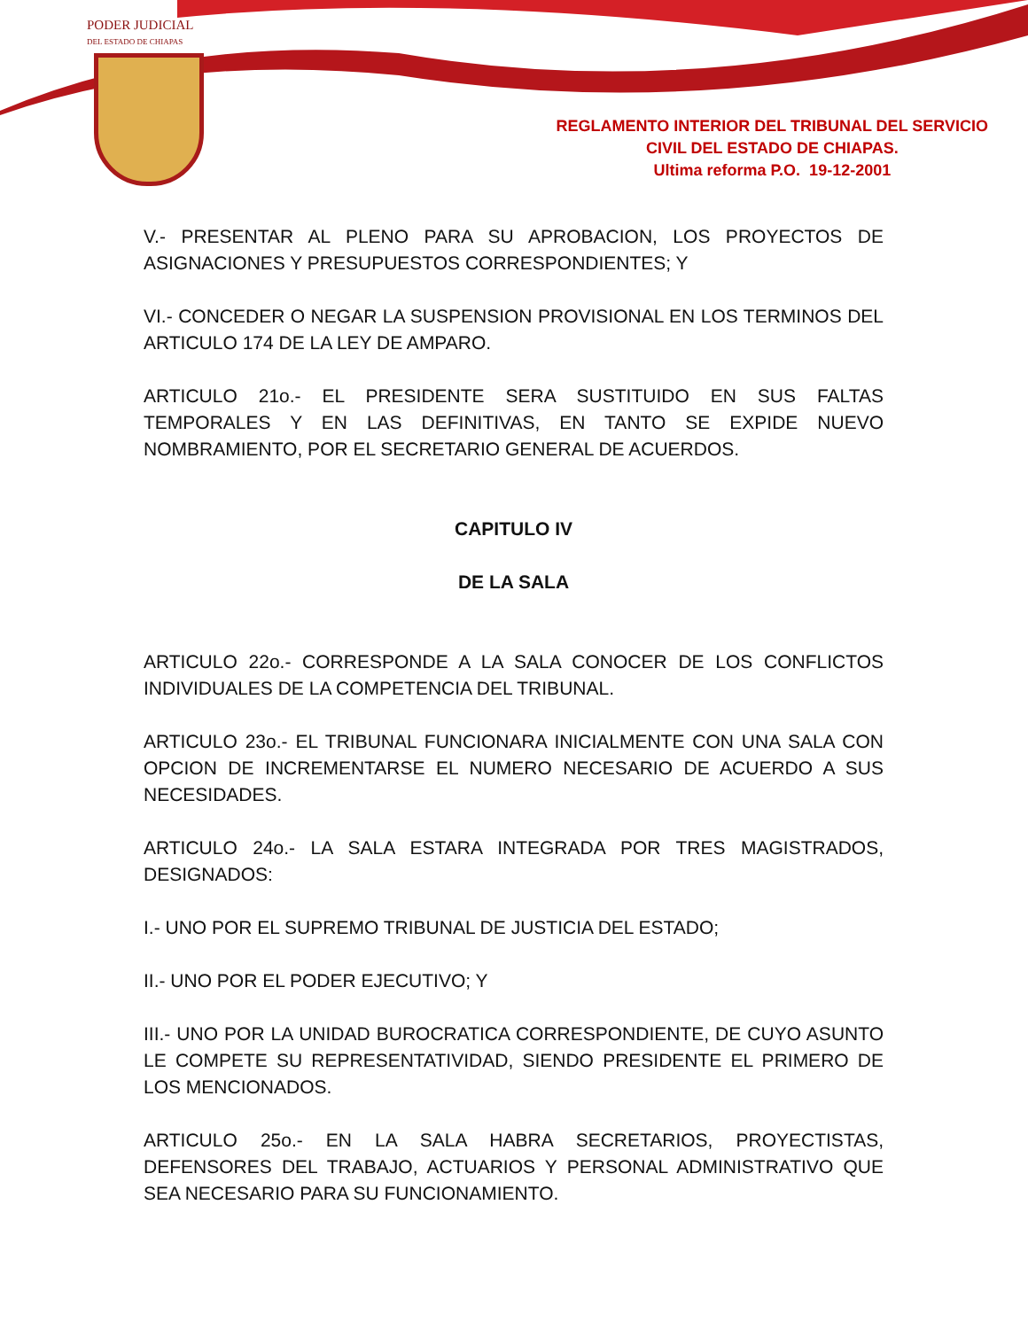PODER JUDICIAL
DEL ESTADO DE CHIAPAS
REGLAMENTO INTERIOR DEL TRIBUNAL DEL SERVICIO
CIVIL DEL ESTADO DE CHIAPAS.
Ultima reforma P.O. 19-12-2001
V.- PRESENTAR AL PLENO PARA SU APROBACION, LOS PROYECTOS DE ASIGNACIONES Y PRESUPUESTOS CORRESPONDIENTES; Y
VI.- CONCEDER O NEGAR LA SUSPENSION PROVISIONAL EN LOS TERMINOS DEL ARTICULO 174 DE LA LEY DE AMPARO.
ARTICULO 21o.- EL PRESIDENTE SERA SUSTITUIDO EN SUS FALTAS TEMPORALES Y EN LAS DEFINITIVAS, EN TANTO SE EXPIDE NUEVO NOMBRAMIENTO, POR EL SECRETARIO GENERAL DE ACUERDOS.
CAPITULO IV
DE LA SALA
ARTICULO 22o.- CORRESPONDE A LA SALA CONOCER DE LOS CONFLICTOS INDIVIDUALES DE LA COMPETENCIA DEL TRIBUNAL.
ARTICULO 23o.- EL TRIBUNAL FUNCIONARA INICIALMENTE CON UNA SALA CON OPCION DE INCREMENTARSE EL NUMERO NECESARIO DE ACUERDO A SUS NECESIDADES.
ARTICULO 24o.- LA SALA ESTARA INTEGRADA POR TRES MAGISTRADOS, DESIGNADOS:
I.- UNO POR EL SUPREMO TRIBUNAL DE JUSTICIA DEL ESTADO;
II.- UNO POR EL PODER EJECUTIVO; Y
III.- UNO POR LA UNIDAD BUROCRATICA CORRESPONDIENTE, DE CUYO ASUNTO LE COMPETE SU REPRESENTATIVIDAD, SIENDO PRESIDENTE EL PRIMERO DE LOS MENCIONADOS.
ARTICULO 25o.- EN LA SALA HABRA SECRETARIOS, PROYECTISTAS, DEFENSORES DEL TRABAJO, ACTUARIOS Y PERSONAL ADMINISTRATIVO QUE SEA NECESARIO PARA SU FUNCIONAMIENTO.